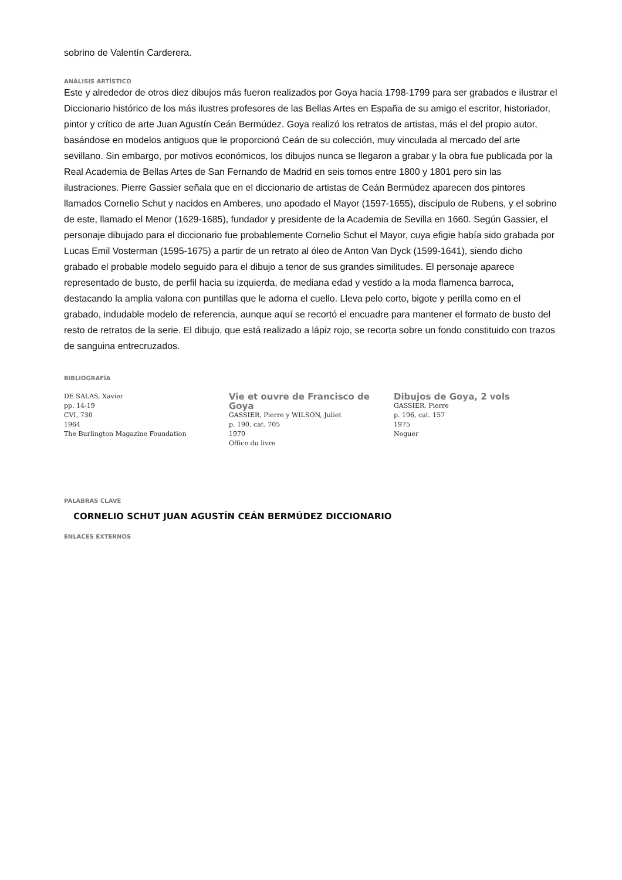sobrino de Valentín Carderera.
ANÁLISIS ARTÍSTICO
Este y alrededor de otros diez dibujos más fueron realizados por Goya hacia 1798-1799 para ser grabados e ilustrar el Diccionario histórico de los más ilustres profesores de las Bellas Artes en España de su amigo el escritor, historiador, pintor y crítico de arte Juan Agustín Ceán Bermúdez. Goya realizó los retratos de artistas, más el del propio autor, basándose en modelos antiguos que le proporcionó Ceán de su colección, muy vinculada al mercado del arte sevillano. Sin embargo, por motivos económicos, los dibujos nunca se llegaron a grabar y la obra fue publicada por la Real Academia de Bellas Artes de San Fernando de Madrid en seis tomos entre 1800 y 1801 pero sin las ilustraciones. Pierre Gassier señala que en el diccionario de artistas de Ceán Bermúdez aparecen dos pintores llamados Cornelio Schut y nacidos en Amberes, uno apodado el Mayor (1597-1655), discípulo de Rubens, y el sobrino de este, llamado el Menor (1629-1685), fundador y presidente de la Academia de Sevilla en 1660. Según Gassier, el personaje dibujado para el diccionario fue probablemente Cornelio Schut el Mayor, cuya efigie había sido grabada por Lucas Emil Vosterman (1595-1675) a partir de un retrato al óleo de Anton Van Dyck (1599-1641), siendo dicho grabado el probable modelo seguido para el dibujo a tenor de sus grandes similitudes. El personaje aparece representado de busto, de perfil hacia su izquierda, de mediana edad y vestido a la moda flamenca barroca, destacando la amplia valona con puntillas que le adorna el cuello. Lleva pelo corto, bigote y perilla como en el grabado, indudable modelo de referencia, aunque aquí se recortó el encuadre para mantener el formato de busto del resto de retratos de la serie. El dibujo, que está realizado a lápiz rojo, se recorta sobre un fondo constituido con trazos de sanguina entrecruzados.
BIBLIOGRAFÍA
DE SALAS, Xavier
pp. 14-19
CVI, 730
1964
The Burlington Magazine Foundation
Vie et ouvre de Francisco de Goya
GASSIER, Pierre y WILSON, Juliet
p. 190, cat. 705
1970
Office du livre
Dibujos de Goya, 2 vols
GASSIER, Pierre
p. 196, cat. 157
1975
Noguer
PALABRAS CLAVE
CORNELIO SCHUT JUAN AGUSTÍN CEÁN BERMÚDEZ DICCIONARIO
ENLACES EXTERNOS